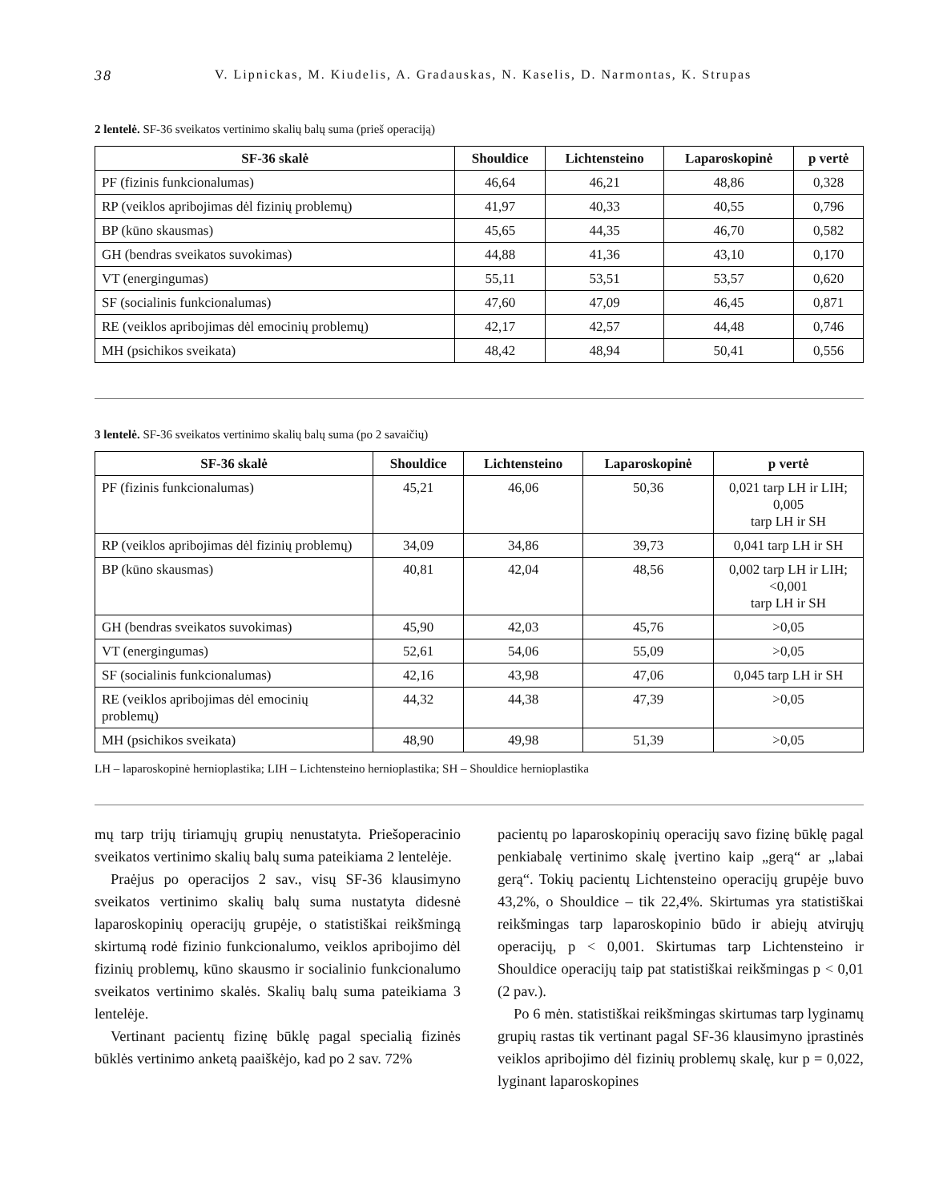38 V. Lipnickas, M. Kiudelis, A. Gradauskas, N. Kaselis, D. Narmontas, K. Strupas
2 lentelė. SF-36 sveikatos vertinimo skalių balų suma (prieš operaciją)
| SF-36 skalė | Shouldice | Lichtensteino | Laparoskopinė | p vertė |
| --- | --- | --- | --- | --- |
| PF (fizinis funkcionalumas) | 46,64 | 46,21 | 48,86 | 0,328 |
| RP (veiklos apribojimas dėl fizinių problemų) | 41,97 | 40,33 | 40,55 | 0,796 |
| BP (kūno skausmas) | 45,65 | 44,35 | 46,70 | 0,582 |
| GH (bendras sveikatos suvokimas) | 44,88 | 41,36 | 43,10 | 0,170 |
| VT (energingumas) | 55,11 | 53,51 | 53,57 | 0,620 |
| SF (socialinis funkcionalumas) | 47,60 | 47,09 | 46,45 | 0,871 |
| RE (veiklos apribojimas dėl emocinių problemų) | 42,17 | 42,57 | 44,48 | 0,746 |
| MH (psichikos sveikata) | 48,42 | 48,94 | 50,41 | 0,556 |
3 lentelė. SF-36 sveikatos vertinimo skalių balų suma (po 2 savaičių)
| SF-36 skalė | Shouldice | Lichtensteino | Laparoskopinė | p vertė |
| --- | --- | --- | --- | --- |
| PF (fizinis funkcionalumas) | 45,21 | 46,06 | 50,36 | 0,021 tarp LH ir LIH; 0,005 tarp LH ir SH |
| RP (veiklos apribojimas dėl fizinių problemų) | 34,09 | 34,86 | 39,73 | 0,041 tarp LH ir SH |
| BP (kūno skausmas) | 40,81 | 42,04 | 48,56 | 0,002 tarp LH ir LIH; <0,001 tarp LH ir SH |
| GH (bendras sveikatos suvokimas) | 45,90 | 42,03 | 45,76 | >0,05 |
| VT (energingumas) | 52,61 | 54,06 | 55,09 | >0,05 |
| SF (socialinis funkcionalumas) | 42,16 | 43,98 | 47,06 | 0,045 tarp LH ir SH |
| RE (veiklos apribojimas dėl emocinių problemų) | 44,32 | 44,38 | 47,39 | >0,05 |
| MH (psichikos sveikata) | 48,90 | 49,98 | 51,39 | >0,05 |
LH – laparoskopinė hernioplastika; LIH – Lichtensteino hernioplastika; SH – Shouldice hernioplastika
mų tarp trijų tiriamųjų grupių nenustatyta. Priešo­peracinio sveikatos vertinimo skalių balų suma pateikiama 2 lentelėje.
Praėjus po operacijos 2 sav., visų SF-36 klausimyno sveikatos vertinimo skalių balų suma nustatyta didesnė laparoskopinių operacijų grupėje, o statistiškai reikšmingą skirtumą rodė fizinio funkcionalumo, veiklos apribojimo dėl fizinių problemų, kūno skausmo ir socialinio funkcionalumo sveikatos vertinimo skalės. Skalių balų suma pateikiama 3 lentelėje.
Vertinant pacientų fizinę būklę pagal specialią fizinės būklės vertinimo anketą paaiškėjo, kad po 2 sav. 72%
pacientų po laparoskopinių operacijų savo fizinę būklę pagal penkiabalę vertinimo skalę įvertino kaip „gerą“ ar „labai gerą“. Tokių pacientų Lichtensteino operacijų grupėje buvo 43,2%, o Shouldice – tik 22,4%. Skirtumas yra statistiškai reikšmingas tarp laparoskopinio būdo ir abiejų atvirųjų operacijų, p < 0,001. Skirtumas tarp Lichtensteino ir Shouldice operacijų taip pat statistiškai reikšmingas p < 0,01 (2 pav.).
Po 6 mėn. statistiškai reikšmingas skirtumas tarp lyginamų grupių rastas tik vertinant pagal SF-36 klausimyno įprastinės veiklos apribojimo dėl fizinių problemų skalę, kur p = 0,022, lyginant laparoskopines